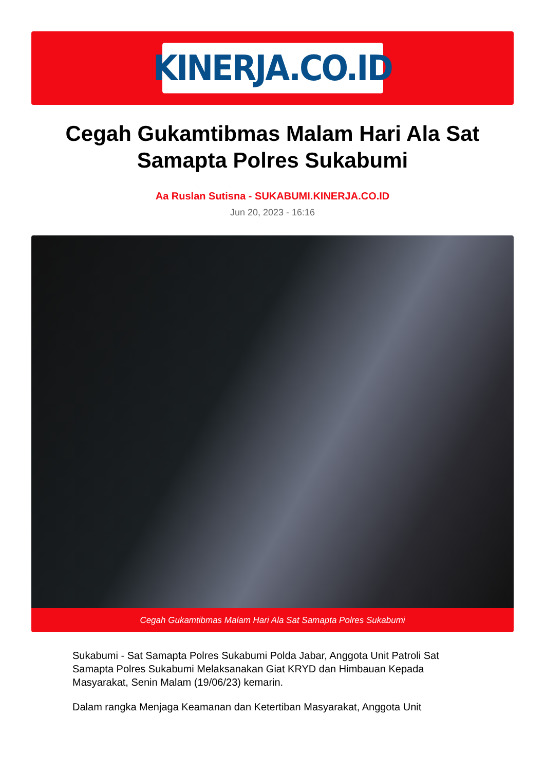KINERJA.CO.ID
Cegah Gukamtibmas Malam Hari Ala Sat Samapta Polres Sukabumi
Aa Ruslan Sutisna - SUKABUMI.KINERJA.CO.ID
Jun 20, 2023 - 16:16
Cegah Gukamtibmas Malam Hari Ala Sat Samapta Polres Sukabumi
Sukabumi - Sat Samapta Polres Sukabumi Polda Jabar, Anggota Unit Patroli Sat Samapta Polres Sukabumi Melaksanakan Giat KRYD dan Himbauan Kepada Masyarakat, Senin Malam (19/06/23) kemarin.
Dalam rangka Menjaga Keamanan dan Ketertiban Masyarakat, Anggota Unit